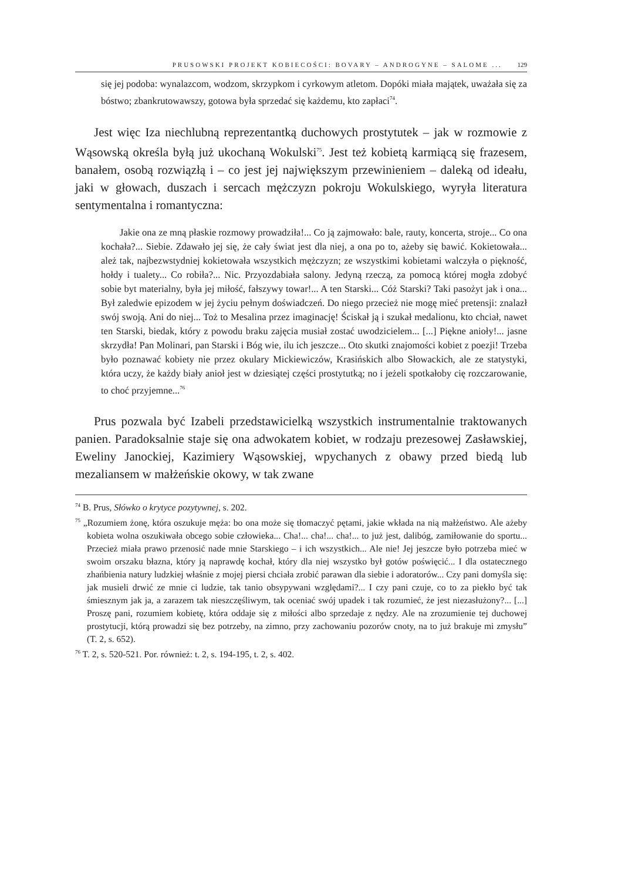PRUSOWSKI PROJEKT KOBIECOŚCI: BOVARY – ANDROGYNE – SALOME ... 129
się jej podoba: wynalazcom, wodzom, skrzypkom i cyrkowym atletom. Dopóki miała majątek, uważała się za bóstwo; zbankrutowawszy, gotowa była sprzedać się każdemu, kto zapłaci<sup>74</sup>.
Jest więc Iza niechlubną reprezentantką duchowych prostytutek – jak w rozmowie z Wąsowską określa byłą już ukochaną Wokulski<sup>75</sup>. Jest też kobietą karmiącą się frazesem, banałem, osobą rozwiązłą i – co jest jej największym przewinieniem – daleką od ideału, jaki w głowach, duszach i sercach mężczyzn pokroju Wokulskiego, wyryła literatura sentymentalna i romantyczna:
Jakie ona ze mną płaskie rozmowy prowadziła!... Co ją zajmowało: bale, rauty, koncerta, stroje... Co ona kochała?... Siebie. Zdawało jej się, że cały świat jest dla niej, a ona po to, ażeby się bawić. Kokietowała... ależ tak, najbezwstydniej kokietowała wszystkich mężczyzn; ze wszystkimi kobietami walczyła o piękność, hołdy i tualety... Co robiła?... Nic. Przyozdabiała salony. Jedyną rzeczą, za pomocą której mogła zdobyć sobie byt materialny, była jej miłość, fałszywy towar!... A ten Starski... Cóż Starski? Taki pasożyt jak i ona... Był zaledwie epizodem w jej życiu pełnym doświadczeń. Do niego przecież nie mogę mieć pretensji: znalazł swój swoją. Ani do niej... Toż to Mesalina przez imaginację! Ściskał ją i szukał medalionu, kto chciał, nawet ten Starski, biedak, który z powodu braku zajęcia musiał zostać uwodzicielem... [...] Piękne anioły!... jasne skrzydła! Pan Molinari, pan Starski i Bóg wie, ilu ich jeszcze... Oto skutki znajomości kobiet z poezji! Trzeba było poznawać kobiety nie przez okulary Mickiewiczów, Krasińskich albo Słowackich, ale ze statystyki, która uczy, że każdy biały anioł jest w dziesiątej części prostytutką; no i jeżeli spotkałoby cię rozczarowanie, to choć przyjemne...<sup>76</sup>
Prus pozwala być Izabeli przedstawicielką wszystkich instrumentalnie traktowanych panien. Paradoksalnie staje się ona adwokatem kobiet, w rodzaju prezesowej Zasławskiej, Eweliny Janockiej, Kazimiery Wąsowskiej, wpychanych z obawy przed biedą lub mezaliansem w małżeńskie okowy, w tak zwane
<sup>74</sup> B. Prus, Słówko o krytyce pozytywnej, s. 202.
<sup>75</sup> „Rozumiem żonę, która oszukuje męża: bo ona może się tłomaczyć pętami, jakie wkłada na nią małżeństwo. Ale ażeby kobieta wolna oszukiwała obcego sobie człowieka... Cha!... cha!... cha!... to już jest, dalibóg, zamiłowanie do sportu... Przecież miała prawo przenosić nade mnie Starskiego – i ich wszystkich... Ale nie! Jej jeszcze było potrzeba mieć w swoim orszaku błazna, który ją naprawdę kochał, który dla niej wszystko był gotów poświęcić... I dla ostatecznego zhańbienia natury ludzkiej właśnie z mojej piersi chciała zrobić parawan dla siebie i adoratorów... Czy pani domyśla się: jak musieli drwić ze mnie ci ludzie, tak tanio obsypywani względami?... I czy pani czuje, co to za piekło być tak śmiesznym jak ja, a zarazem tak nieszczęśliwym, tak oceniać swój upadek i tak rozumieć, że jest niezasłużony?... [...] Proszę pani, rozumiem kobietę, która oddaje się z miłości albo sprzedaje z nędzy. Ale na zrozumienie tej duchowej prostytucji, którą prowadzi się bez potrzeby, na zimno, przy zachowaniu pozorów cnoty, na to już brakuje mi zmysłu” (T. 2, s. 652).
<sup>76</sup> T. 2, s. 520-521. Por. również: t. 2, s. 194-195, t. 2, s. 402.